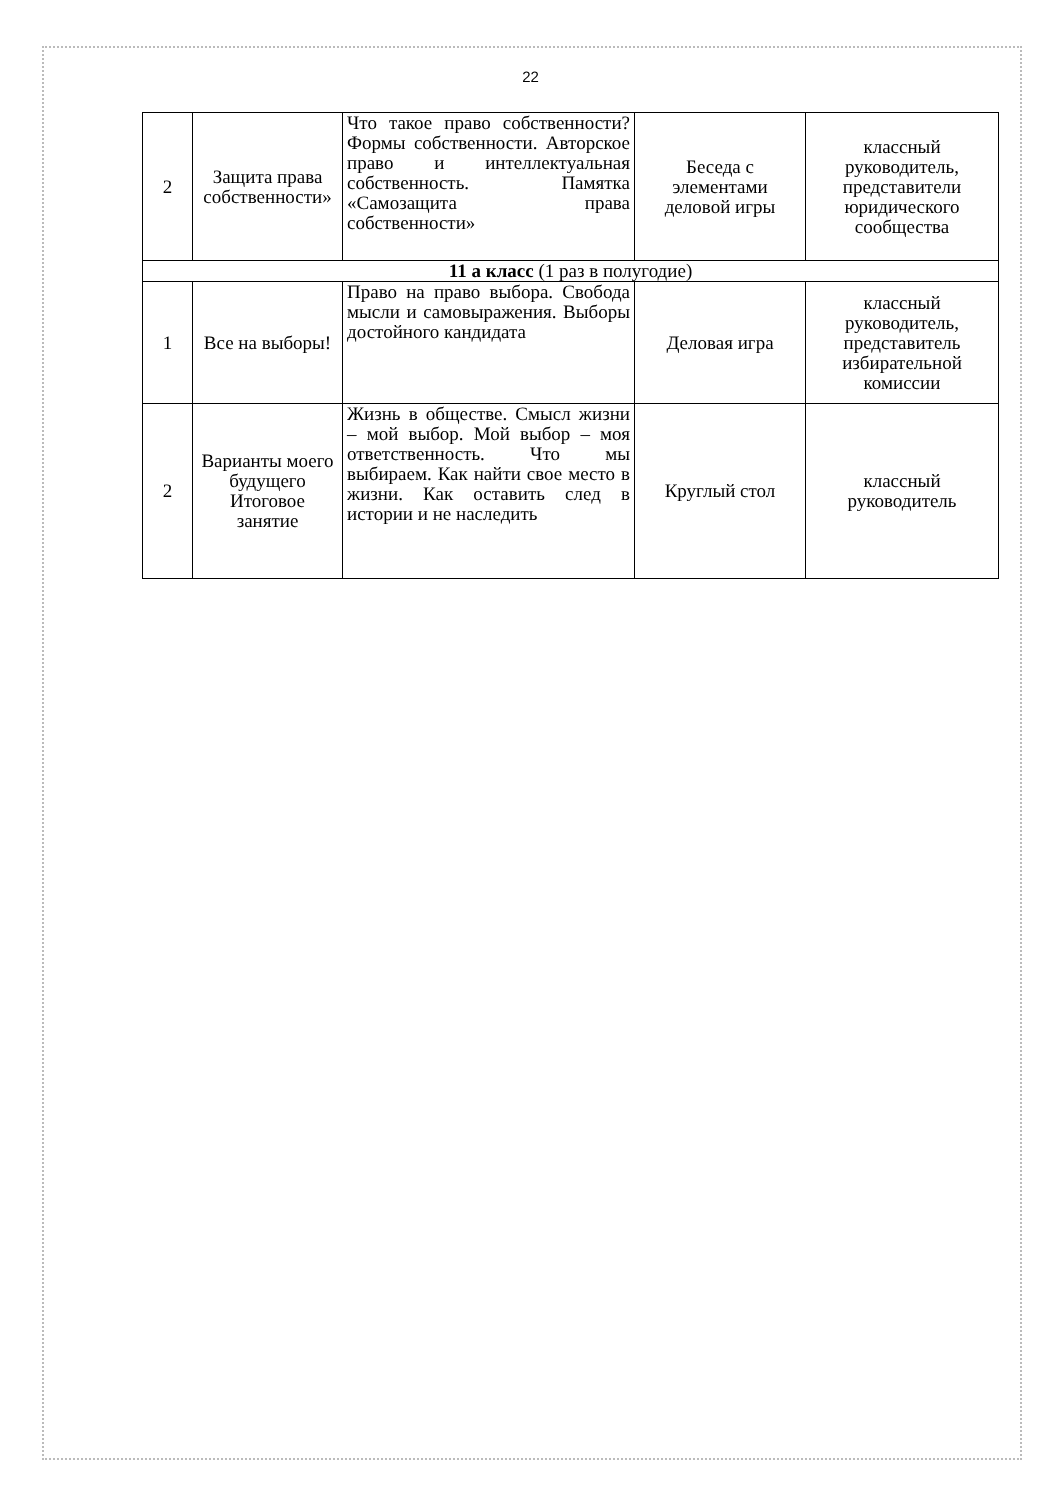22
| 2 | Защита права собственности» | Что такое право собственности? Формы собственности. Авторское право и интеллектуальная собственность. Памятка «Самозащита права собственности» | Беседа с элементами деловой игры | классный руководитель, представители юридического сообщества |
| 11 а класс (1 раз в полугодие) | | | | |
| 1 | Все на выборы! | Право на право выбора. Свобода мысли и самовыражения. Выборы достойного кандидата | Деловая игра | классный руководитель, представитель избирательной комиссии |
| 2 | Варианты моего будущего Итоговое занятие | Жизнь в обществе. Смысл жизни – мой выбор. Мой выбор – моя ответственность. Что мы выбираем. Как найти свое место в жизни. Как оставить след в истории и не наследить | Круглый стол | классный руководитель |